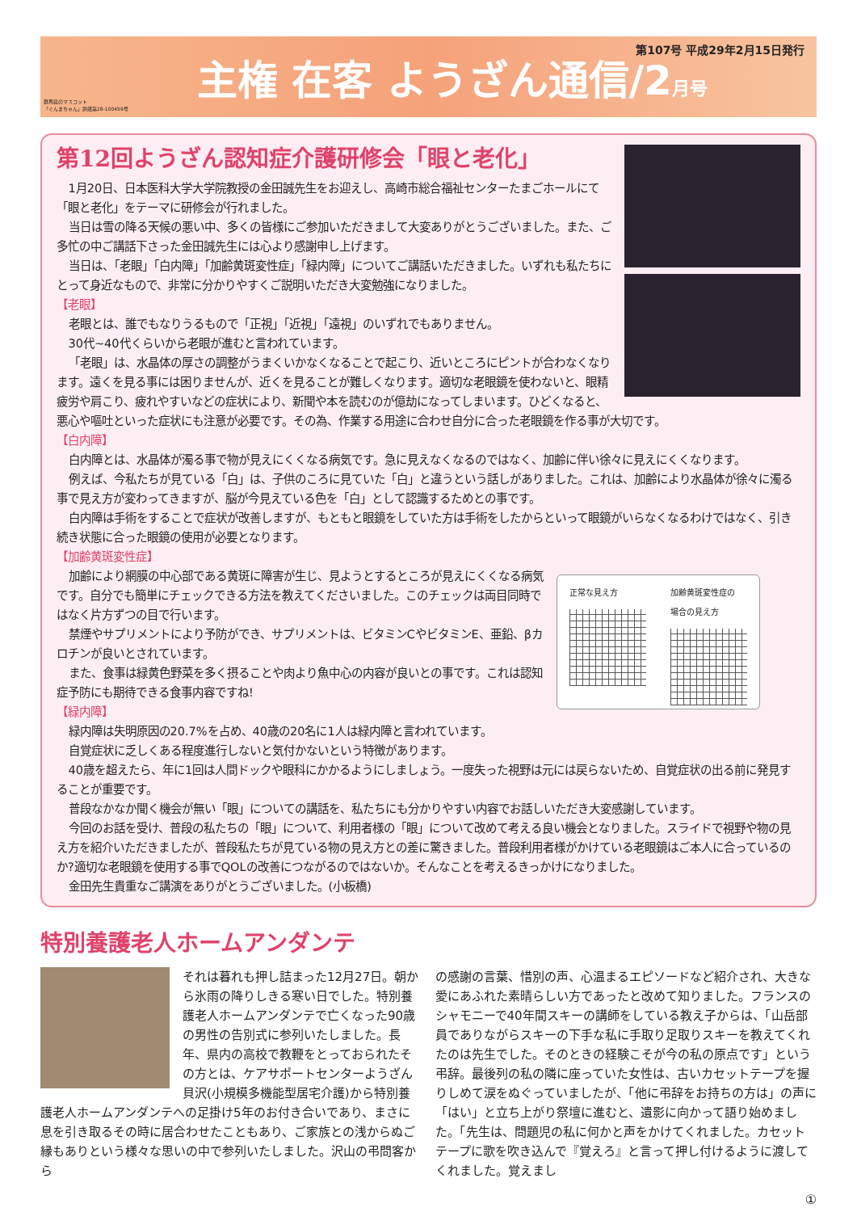群馬県のマスコット
「ぐんまちゃん」許諾第28-100459号
主権 在客 ようざん通信/2月号
第107号 平成29年2月15日発行
第12回ようざん認知症介護研修会「眼と老化」
1月20日、日本医科大学大学院教授の金田誠先生をお迎えし、高崎市総合福祉センターたまごホールにて「眼と老化」をテーマに研修会が行れました。
当日は雪の降る天候の悪い中、多くの皆様にご参加いただきまして大変ありがとうございました。また、ご多忙の中ご講話下さった金田誠先生には心より感謝申し上げます。
当日は、「老眼」「白内障」「加齢黄斑変性症」「緑内障」についてご講話いただきました。いずれも私たちにとって身近なもので、非常に分かりやすくご説明いただき大変勉強になりました。
【老眼】
老眼とは、誰でもなりうるもので「正視」「近視」「遠視」のいずれでもありません。
30代~40代くらいから老眼が進むと言われています。
「老眼」は、水晶体の厚さの調整がうまくいかなくなることで起こり、近いところにピントが合わなくなります。遠くを見る事には困りませんが、近くを見ることが難しくなります。適切な老眼鏡を使わないと、眼精疲労や肩こり、疲れやすいなどの症状により、新聞や本を読むのが億劫になってしまいます。ひどくなると、悪心や嘔吐といった症状にも注意が必要です。その為、作業する用途に合わせ自分に合った老眼鏡を作る事が大切です。
【白内障】
白内障とは、水晶体が濁る事で物が見えにくくなる病気です。急に見えなくなるのではなく、加齢に伴い徐々に見えにくくなります。
例えば、今私たちが見ている「白」は、子供のころに見ていた「白」と違うという話しがありました。これは、加齢により水晶体が徐々に濁る事で見え方が変わってきますが、脳が今見えている色を「白」として認識するためとの事です。
白内障は手術をすることで症状が改善しますが、もともと眼鏡をしていた方は手術をしたからといって眼鏡がいらなくなるわけではなく、引き続き状態に合った眼鏡の使用が必要となります。
【加齢黄斑変性症】
正常な見え方 加齢黄斑変性症の
場合の見え方
加齢により網膜の中心部である黄斑に障害が生じ、見ようとするところが見えにくくなる病気です。自分でも簡単にチェックできる方法を教えてくださいました。このチェックは両目同時ではなく片方ずつの目で行います。
禁煙やサプリメントにより予防ができ、サプリメントは、ビタミンCやビタミンE、亜鉛、βカロチンが良いとされています。
また、食事は緑黄色野菜を多く摂ることや肉より魚中心の内容が良いとの事です。これは認知症予防にも期待できる食事内容ですね!
【緑内障】
緑内障は失明原因の20.7%を占め、40歳の20名に1人は緑内障と言われています。
自覚症状に乏しくある程度進行しないと気付かないという特徴があります。
40歳を超えたら、年に1回は人間ドックや眼科にかかるようにしましょう。一度失った視野は元には戻らないため、自覚症状の出る前に発見することが重要です。
普段なかなか聞く機会が無い「眼」についての講話を、私たちにも分かりやすい内容でお話しいただき大変感謝しています。
今回のお話を受け、普段の私たちの「眼」について、利用者様の「眼」について改めて考える良い機会となりました。スライドで視野や物の見え方を紹介いただきましたが、普段私たちが見ている物の見え方との差に驚きました。普段利用者様がかけている老眼鏡はご本人に合っているのか?適切な老眼鏡を使用する事でQOLの改善につながるのではないか。そんなことを考えるきっかけになりました。
金田先生貴重なご講演をありがとうございました。(小板橋)
特別養護老人ホームアンダンテ
それは暮れも押し詰まった12月27日。朝から氷雨の降りしきる寒い日でした。特別養護老人ホームアンダンテで亡くなった90歳の男性の告別式に参列いたしました。長年、県内の高校で教鞭をとっておられたその方とは、ケアサポートセンターようざん貝沢(小規模多機能型居宅介護)から特別養護老人ホームアンダンテへの足掛け5年のお付き合いであり、まさに息を引き取るその時に居合わせたこともあり、ご家族との浅からぬご縁もありという様々な思いの中で参列いたしました。沢山の弔問客から
の感謝の言葉、惜別の声、心温まるエピソードなど紹介され、大きな愛にあふれた素晴らしい方であったと改めて知りました。フランスのシャモニーで40年間スキーの講師をしている教え子からは、「山岳部員でありながらスキーの下手な私に手取り足取りスキーを教えてくれたのは先生でした。そのときの経験こそが今の私の原点です」という弔辞。最後列の私の隣に座っていた女性は、古いカセットテープを握りしめて涙をぬぐっていましたが、「他に弔辞をお持ちの方は」の声に「はい」と立ち上がり祭壇に進むと、遺影に向かって語り始めました。「先生は、問題児の私に何かと声をかけてくれました。カセットテープに歌を吹き込んで『覚えろ』と言って押し付けるように渡してくれました。覚えまし
①